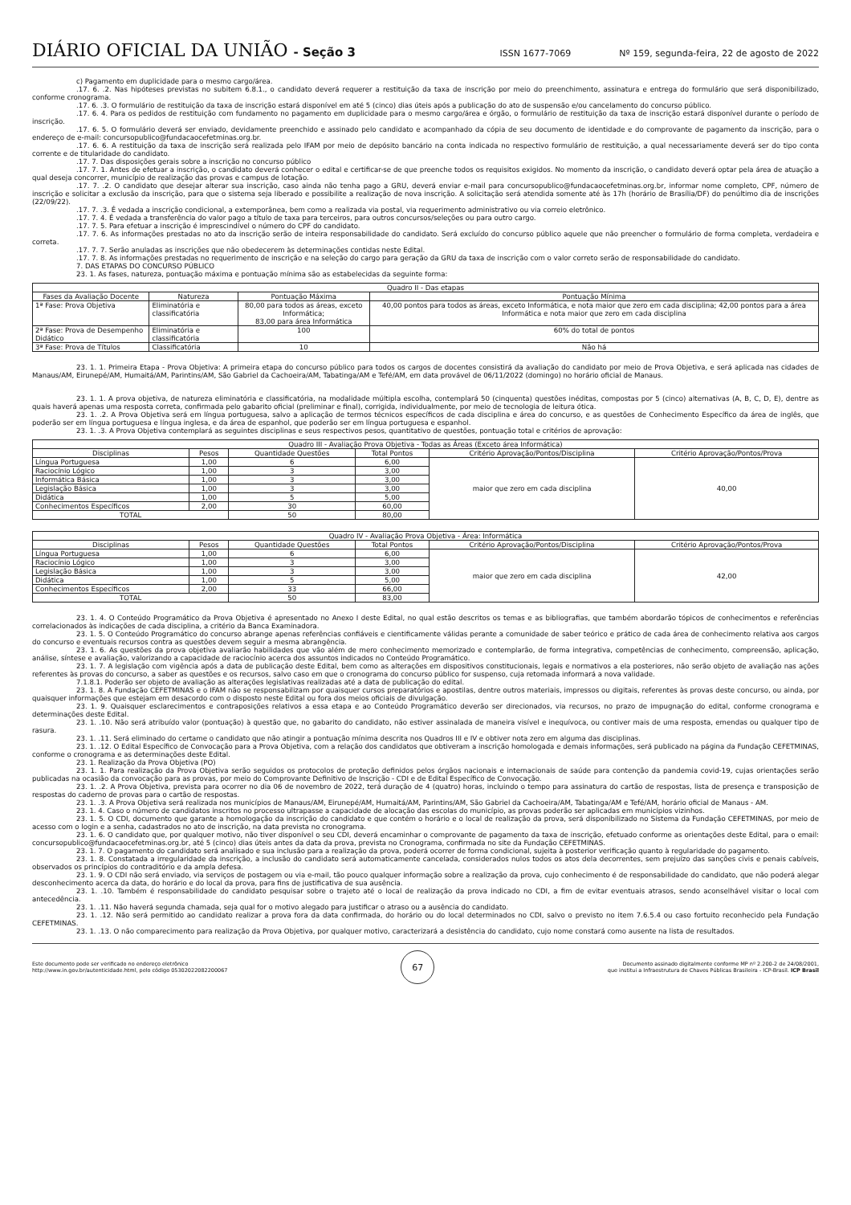DIÁRIO OFICIAL DA UNIÃO - Seção 3
ISSN 1677-7069 Nº 159, segunda-feira, 22 de agosto de 2022
c) Pagamento em duplicidade para o mesmo cargo/área.
.17. 6. .2. Nas hipóteses previstas no subitem 6.8.1., o candidato deverá requerer a restituição da taxa de inscrição por meio do preenchimento, assinatura e entrega do formulário que será disponibilizado, conforme cronograma.
.17. 6. .3. O formulário de restituição da taxa de inscrição estará disponível em até 5 (cinco) dias úteis após a publicação do ato de suspensão e/ou cancelamento do concurso público.
.17. 6. 4. Para os pedidos de restituição com fundamento no pagamento em duplicidade para o mesmo cargo/área e órgão, o formulário de restituição da taxa de inscrição estará disponível durante o período de inscrição.
.17. 6. 5. O formulário deverá ser enviado, devidamente preenchido e assinado pelo candidato e acompanhado da cópia de seu documento de identidade e do comprovante de pagamento da inscrição, para o endereço de e-mail: concursopublico@fundacaocefetminas.org.br.
.17. 6. 6. A restituição da taxa de inscrição será realizada pelo IFAM por meio de depósito bancário na conta indicada no respectivo formulário de restituição, a qual necessariamente deverá ser do tipo conta corrente e de titularidade do candidato.
.17. 7. Das disposições gerais sobre a inscrição no concurso público
.17. 7. 1. Antes de efetuar a inscrição, o candidato deverá conhecer o edital e certificar-se de que preenche todos os requisitos exigidos. No momento da inscrição, o candidato deverá optar pela área de atuação a qual deseja concorrer, município de realização das provas e campus de lotação.
.17. 7. .2. O candidato que desejar alterar sua inscrição, caso ainda não tenha pago a GRU, deverá enviar e-mail para concursopublico@fundacaocefetminas.org.br, informar nome completo, CPF, número de inscrição e solicitar a exclusão da inscrição, para que o sistema seja liberado e possibilite a realização de nova inscrição. A solicitação será atendida somente até às 17h (horário de Brasília/DF) do penúltimo dia de inscrições (22/09/22).
.17. 7. .3. É vedada a inscrição condicional, a extemporânea, bem como a realizada via postal, via requerimento administrativo ou via correio eletrônico.
.17. 7. 4. É vedada a transferência do valor pago a título de taxa para terceiros, para outros concursos/seleções ou para outro cargo.
.17. 7. 5. Para efetuar a inscrição é imprescindível o número do CPF do candidato.
.17. 7. 6. As informações prestadas no ato da inscrição serão de inteira responsabilidade do candidato. Será excluído do concurso público aquele que não preencher o formulário de forma completa, verdadeira e correta.
.17. 7. 7. Serão anuladas as inscrições que não obedecerem às determinações contidas neste Edital.
.17. 7. 8. As informações prestadas no requerimento de inscrição e na seleção do cargo para geração da GRU da taxa de inscrição com o valor correto serão de responsabilidade do candidato.
7. DAS ETAPAS DO CONCURSO PÚBLICO
23. 1. As fases, natureza, pontuação máxima e pontuação mínima são as estabelecidas da seguinte forma:
| Quadro II - Das etapas | | | |
| --- | --- | --- | --- |
| Fases da Avaliação Docente | Natureza | Pontuação Máxima | Pontuação Mínima |
| 1ª Fase: Prova Objetiva | Eliminatória e classificatória | 80,00 para todos as áreas, exceto Informática; 83,00 para área Informática | 40,00 pontos para todos as áreas, exceto Informática, e nota maior que zero em cada disciplina; 42,00 pontos para a área Informática e nota maior que zero em cada disciplina |
| 2ª Fase: Prova de Desempenho Didático | Eliminatória e classificatória | 100 | 60% do total de pontos |
| 3ª Fase: Prova de Títulos | Classificatória | 10 | Não há |
23. 1. 1. Primeira Etapa - Prova Objetiva: A primeira etapa do concurso público para todos os cargos de docentes consistirá da avaliação do candidato por meio de Prova Objetiva, e será aplicada nas cidades de Manaus/AM, Eirunepé/AM, Humaitá/AM, Parintins/AM, São Gabriel da Cachoeira/AM, Tabatinga/AM e Tefé/AM, em data provável de 06/11/2022 (domingo) no horário oficial de Manaus.
23. 1. 1. A prova objetiva, de natureza eliminatória e classificatória, na modalidade múltipla escolha, contemplará 50 (cinquenta) questões inéditas, compostas por 5 (cinco) alternativas (A, B, C, D, E), dentre as quais haverá apenas uma resposta correta, confirmada pelo gabarito oficial (preliminar e final), corrigida, individualmente, por meio de tecnologia de leitura ótica.
23. 1. .2. A Prova Objetiva será em língua portuguesa, salvo a aplicação de termos técnicos específicos de cada disciplina e área do concurso, e as questões de Conhecimento Específico da área de inglês, que poderão ser em língua portuguesa e língua inglesa, e da área de espanhol, que poderão ser em língua portuguesa e espanhol.
23. 1. .3. A Prova Objetiva contemplará as seguintes disciplinas e seus respectivos pesos, quantitativo de questões, pontuação total e critérios de aprovação:
| Quadro III - Avaliação Prova Objetiva - Todas as Áreas (Exceto área Informática) | | | | | |
| --- | --- | --- | --- | --- | --- |
| Disciplinas | Pesos | Quantidade Questões | Total Pontos | Critério Aprovação/Pontos/Disciplina | Critério Aprovação/Pontos/Prova |
| Língua Portuguesa | 1,00 | 6 | 6,00 | maior que zero em cada disciplina | 40,00 |
| Raciocínio Lógico | 1,00 | 3 | 3,00 | | |
| Informática Básica | 1,00 | 3 | 3,00 | | |
| Legislação Básica | 1,00 | 3 | 3,00 | | |
| Didática | 1,00 | 5 | 5,00 | | |
| Conhecimentos Específicos | 2,00 | 30 | 60,00 | | |
| TOTAL | | 50 | 80,00 | | |
| Quadro IV - Avaliação Prova Objetiva - Área: Informática | | | | | |
| --- | --- | --- | --- | --- | --- |
| Disciplinas | Pesos | Quantidade Questões | Total Pontos | Critério Aprovação/Pontos/Disciplina | Critério Aprovação/Pontos/Prova |
| Língua Portuguesa | 1,00 | 6 | 6,00 | maior que zero em cada disciplina | 42,00 |
| Raciocínio Lógico | 1,00 | 3 | 3,00 | | |
| Legislação Básica | 1,00 | 3 | 3,00 | | |
| Didática | 1,00 | 5 | 5,00 | | |
| Conhecimentos Específicos | 2,00 | 33 | 66,00 | | |
| TOTAL | | 50 | 83,00 | | |
23. 1. 4. O Conteúdo Programático da Prova Objetiva é apresentado no Anexo I deste Edital, no qual estão descritos os temas e as bibliografias, que também abordarão tópicos de conhecimentos e referências correlacionados às indicações de cada disciplina, a critério da Banca Examinadora.
23. 1. 5. O Conteúdo Programático do concurso abrange apenas referências confiáveis e cientificamente válidas perante a comunidade de saber teórico e prático de cada área de conhecimento relativa aos cargos do concurso e eventuais recursos contra as questões devem seguir a mesma abrangência.
23. 1. 6. As questões da prova objetiva avaliarão habilidades que vão além de mero conhecimento memorizado e contemplarão, de forma integrativa, competências de conhecimento, compreensão, aplicação, análise, síntese e avaliação, valorizando a capacidade de raciocínio acerca dos assuntos indicados no Conteúdo Programático.
23. 1. 7. A legislação com vigência após a data de publicação deste Edital, bem como as alterações em dispositivos constitucionais, legais e normativos a ela posteriores, não serão objeto de avaliação nas ações referentes às provas do concurso, a saber as questões e os recursos, salvo caso em que o cronograma do concurso público for suspenso, cuja retomada informará a nova validade.
7.1.8.1. Poderão ser objeto de avaliação as alterações legislativas realizadas até a data de publicação do edital.
23. 1. 8. A Fundação CEFETMINAS e o IFAM não se responsabilizam por quaisquer cursos preparatórios e apostilas, dentre outros materiais, impressos ou digitais, referentes às provas deste concurso, ou ainda, por quaisquer informações que estejam em desacordo com o disposto neste Edital ou fora dos meios oficiais de divulgação.
23. 1. 9. Quaisquer esclarecimentos e contraposições relativos a essa etapa e ao Conteúdo Programático deverão ser direcionados, via recursos, no prazo de impugnação do edital, conforme cronograma e determinações deste Edital.
23. 1. .10. Não será atribuído valor (pontuação) à questão que, no gabarito do candidato, não estiver assinalada de maneira visível e inequívoca, ou contiver mais de uma resposta, emendas ou qualquer tipo de rasura.
23. 1. .11. Será eliminado do certame o candidato que não atingir a pontuação mínima descrita nos Quadros III e IV e obtiver nota zero em alguma das disciplinas.
23. 1. .12. O Edital Específico de Convocação para a Prova Objetiva, com a relação dos candidatos que obtiveram a inscrição homologada e demais informações, será publicado na página da Fundação CEFETMINAS, conforme o cronograma e as determinações deste Edital.
23. 1. Realização da Prova Objetiva (PO)
23. 1. 1. Para realização da Prova Objetiva serão seguidos os protocolos de proteção definidos pelos órgãos nacionais e internacionais de saúde para contenção da pandemia covid-19, cujas orientações serão publicadas na ocasião da convocação para as provas, por meio do Comprovante Definitivo de Inscrição - CDI e de Edital Específico de Convocação.
23. 1. .2. A Prova Objetiva, prevista para ocorrer no dia 06 de novembro de 2022, terá duração de 4 (quatro) horas, incluindo o tempo para assinatura do cartão de respostas, lista de presença e transposição de respostas do caderno de provas para o cartão de respostas.
23. 1. .3. A Prova Objetiva será realizada nos municípios de Manaus/AM, Eirunepé/AM, Humaitá/AM, Parintins/AM, São Gabriel da Cachoeira/AM, Tabatinga/AM e Tefé/AM, horário oficial de Manaus - AM.
23. 1. 4. Caso o número de candidatos inscritos no processo ultrapasse a capacidade de alocação das escolas do município, as provas poderão ser aplicadas em municípios vizinhos.
23. 1. 5. O CDI, documento que garante a homologação da inscrição do candidato e que contém o horário e o local de realização da prova, será disponibilizado no Sistema da Fundação CEFETMINAS, por meio de acesso com o login e a senha, cadastrados no ato de inscrição, na data prevista no cronograma.
23. 1. 6. O candidato que, por qualquer motivo, não tiver disponível o seu CDI, deverá encaminhar o comprovante de pagamento da taxa de inscrição, efetuado conforme as orientações deste Edital, para o email: concursopublico@fundacaocefetminas.org.br, até 5 (cinco) dias úteis antes da data da prova, prevista no Cronograma, confirmada no site da Fundação CEFETMINAS.
23. 1. 7. O pagamento do candidato será analisado e sua inclusão para a realização da prova, poderá ocorrer de forma condicional, sujeita à posterior verificação quanto à regularidade do pagamento.
23. 1. 8. Constatada a irregularidade da inscrição, a inclusão do candidato será automaticamente cancelada, considerados nulos todos os atos dela decorrentes, sem prejuízo das sanções civis e penais cabíveis, observados os princípios do contraditório e da ampla defesa.
23. 1. 9. O CDI não será enviado, via serviços de postagem ou via e-mail, tão pouco qualquer informação sobre a realização da prova, cujo conhecimento é de responsabilidade do candidato, que não poderá alegar desconhecimento acerca da data, do horário e do local da prova, para fins de justificativa de sua ausência.
23. 1. .10. Também é responsabilidade do candidato pesquisar sobre o trajeto até o local de realização da prova indicado no CDI, a fim de evitar eventuais atrasos, sendo aconselhável visitar o local com antecedência.
23. 1. .11. Não haverá segunda chamada, seja qual for o motivo alegado para justificar o atraso ou a ausência do candidato.
23. 1. .12. Não será permitido ao candidato realizar a prova fora da data confirmada, do horário ou do local determinados no CDI, salvo o previsto no item 7.6.5.4 ou caso fortuito reconhecido pela Fundação CEFETMINAS.
23. 1. .13. O não comparecimento para realização da Prova Objetiva, por qualquer motivo, caracterizará a desistência do candidato, cujo nome constará como ausente na lista de resultados.
Este documento pode ser verificado no endereço eletrônico
http://www.in.gov.br/autenticidade.html, pelo código 05302022082200067
67
Documento assinado digitalmente conforme MP nº 2.200-2 de 24/08/2001,
que institui a Infraestrutura de Chaves Públicas Brasileira - ICP-Brasil. ICP Brasil